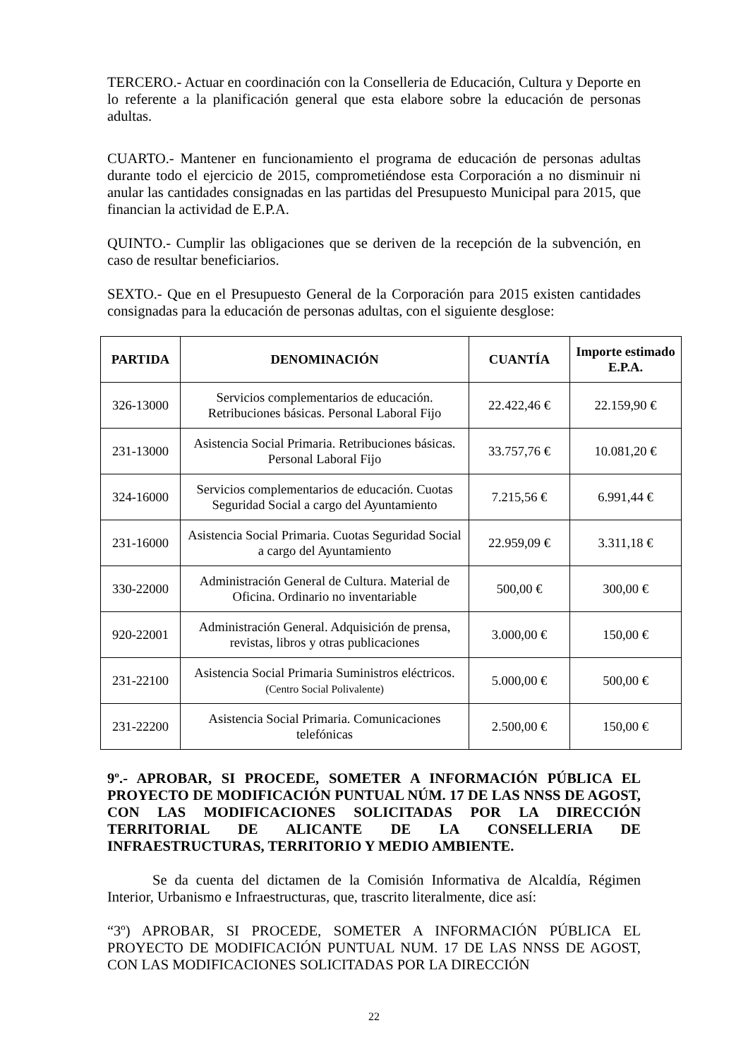TERCERO.- Actuar en coordinación con la Conselleria de Educación, Cultura y Deporte en lo referente a la planificación general que esta elabore sobre la educación de personas adultas.
CUARTO.- Mantener en funcionamiento el programa de educación de personas adultas durante todo el ejercicio de 2015, comprometiéndose esta Corporación a no disminuir ni anular las cantidades consignadas en las partidas del Presupuesto Municipal para 2015, que financian la actividad de E.P.A.
QUINTO.- Cumplir las obligaciones que se deriven de la recepción de la subvención, en caso de resultar beneficiarios.
SEXTO.- Que en el Presupuesto General de la Corporación para 2015 existen cantidades consignadas para la educación de personas adultas, con el siguiente desglose:
| PARTIDA | DENOMINACIÓN | CUANTÍA | Importe estimado E.P.A. |
| --- | --- | --- | --- |
| 326-13000 | Servicios complementarios de educación. Retribuciones básicas. Personal Laboral Fijo | 22.422,46 € | 22.159,90 € |
| 231-13000 | Asistencia Social Primaria. Retribuciones básicas. Personal Laboral Fijo | 33.757,76 € | 10.081,20 € |
| 324-16000 | Servicios complementarios de educación. Cuotas Seguridad Social a cargo del Ayuntamiento | 7.215,56 € | 6.991,44 € |
| 231-16000 | Asistencia Social Primaria. Cuotas Seguridad Social a cargo del Ayuntamiento | 22.959,09 € | 3.311,18 € |
| 330-22000 | Administración General de Cultura. Material de Oficina. Ordinario no inventariable | 500,00 € | 300,00 € |
| 920-22001 | Administración General. Adquisición de prensa, revistas, libros y otras publicaciones | 3.000,00 € | 150,00 € |
| 231-22100 | Asistencia Social Primaria Suministros eléctricos. (Centro Social Polivalente) | 5.000,00 € | 500,00 € |
| 231-22200 | Asistencia Social Primaria. Comunicaciones telefónicas | 2.500,00 € | 150,00 € |
9º.- APROBAR, SI PROCEDE, SOMETER A INFORMACIÓN PÚBLICA EL PROYECTO DE MODIFICACIÓN PUNTUAL NÚM. 17 DE LAS NNSS DE AGOST, CON LAS MODIFICACIONES SOLICITADAS POR LA DIRECCIÓN TERRITORIAL DE ALICANTE DE LA CONSELLERIA DE INFRAESTRUCTURAS, TERRITORIO Y MEDIO AMBIENTE.
Se da cuenta del dictamen de la Comisión Informativa de Alcaldía, Régimen Interior, Urbanismo e Infraestructuras, que, trascrito literalmente, dice así:
“3º) APROBAR, SI PROCEDE, SOMETER A INFORMACIÓN PÚBLICA EL PROYECTO DE MODIFICACIÓN PUNTUAL NUM. 17 DE LAS NNSS DE AGOST, CON LAS MODIFICACIONES SOLICITADAS POR LA DIRECCIÓN
22